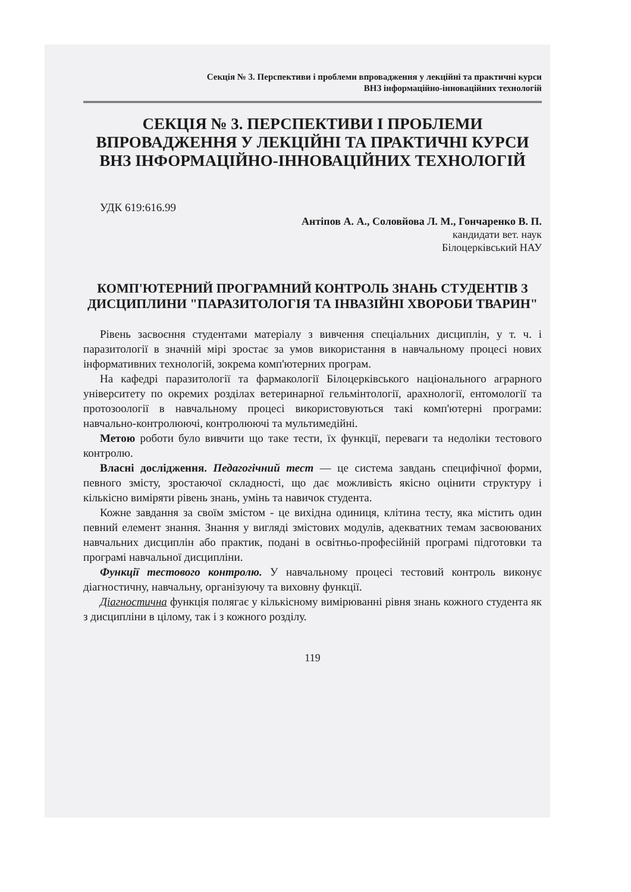Секція № 3. Перспективи і проблеми впровадження у лекційні та практичні курси
ВНЗ інформаційно-інноваційних технологій
СЕКЦІЯ № 3. ПЕРСПЕКТИВИ І ПРОБЛЕМИ ВПРОВАДЖЕННЯ У ЛЕКЦІЙНІ ТА ПРАКТИЧНІ КУРСИ ВНЗ ІНФОРМАЦІЙНО-ІННОВАЦІЙНИХ ТЕХНОЛОГІЙ
УДК 619:616.99
Антіпов А. А., Соловйова Л. М., Гончаренко В. П.
кандидати вет. наук
Білоцерківський НАУ
КОМП'ЮТЕРНИЙ ПРОГРАМНИЙ КОНТРОЛЬ ЗНАНЬ СТУДЕНТІВ З ДИСЦИПЛИНИ "ПАРАЗИТОЛОГІЯ ТА ІНВАЗІЙНІ ХВОРОБИ ТВАРИН"
Рівень засвоєння студентами матеріалу з вивчення спеціальних дисциплін, у т. ч. і паразитології в значній мірі зростає за умов використання в навчальному процесі нових інформативних технологій, зокрема комп'ютерних програм.
На кафедрі паразитології та фармакології Білоцерківського національного аграрного університету по окремих розділах ветеринарної гельмінтології, арахнології, ентомології та протозоології в навчальному процесі використовуються такі комп'ютерні програми: навчально-контролюючі, контролюючі та мультимедійні.
Метою роботи було вивчити що таке тести, їх функції, переваги та недоліки тестового контролю.
Власні дослідження. Педагогічний тест — це система завдань специфічної форми, певного змісту, зростаючої складності, що дає можливість якісно оцінити структуру і кількісно виміряти рівень знань, умінь та навичок студента.
Кожне завдання за своїм змістом - це вихідна одиниця, клітина тесту, яка містить один певний елемент знання. Знання у вигляді змістових модулів, адекватних темам засвоюваних навчальних дисциплін або практик, подані в освітньо-професійній програмі підготовки та програмі навчальної дисципліни.
Функції тестового контролю. У навчальному процесі тестовий контроль виконує діагностичну, навчальну, організуючу та виховну функції.
Діагностична функція полягає у кількісному вимірюванні рівня знань кожного студента як з дисципліни в цілому, так і з кожного розділу.
119